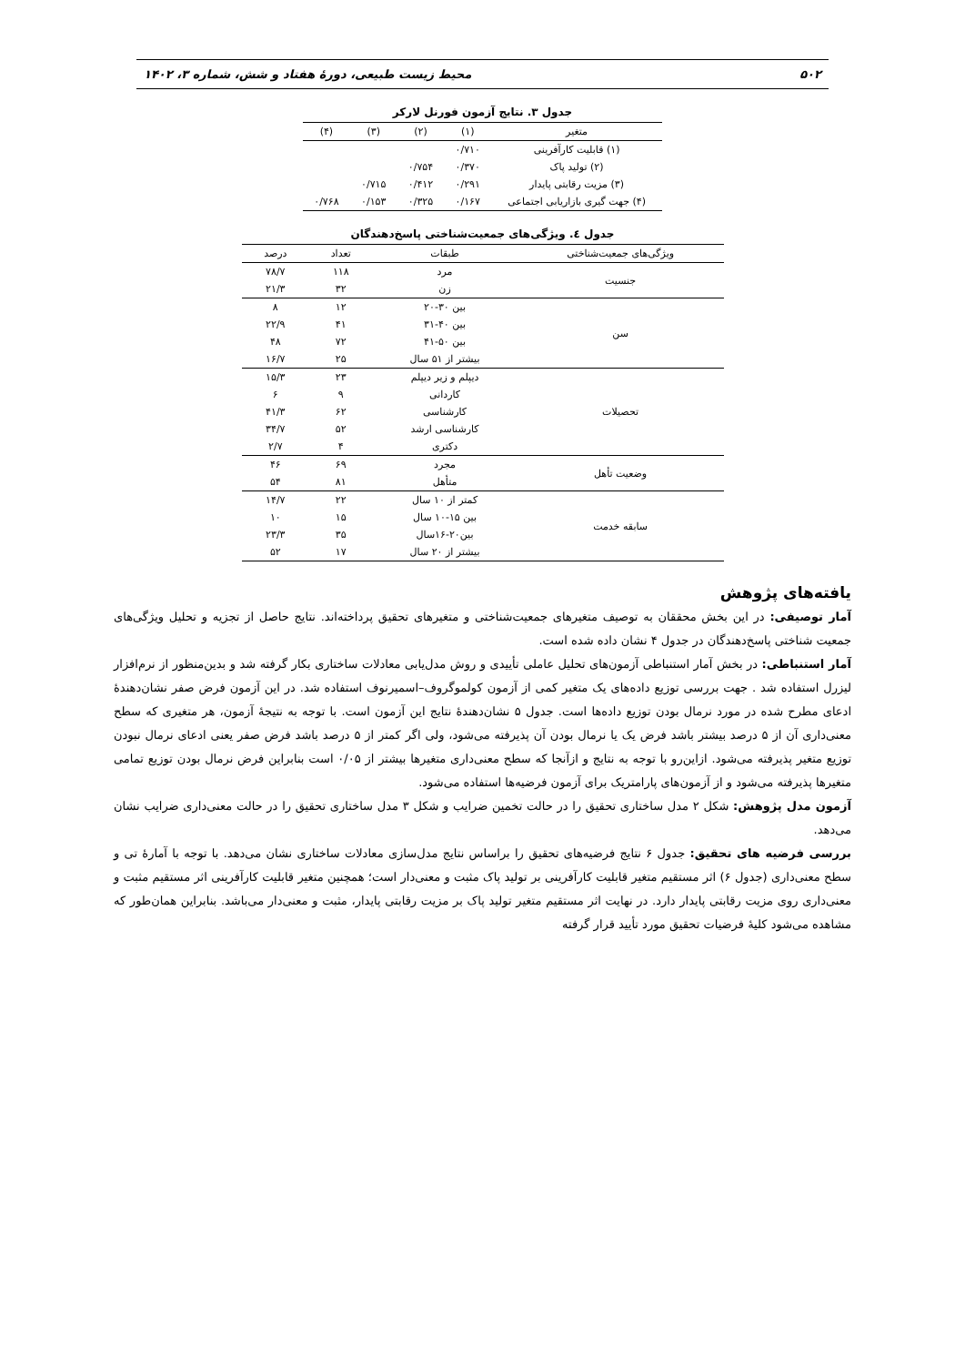۵۰۲ محیط زیست طبیعی، دورۀ هفتاد و شش، شماره ۳، ۱۴۰۲
جدول ۳. نتایج آزمون فورنل لارکر
| متغیر | (۱) | (۲) | (۳) | (۴) |
| --- | --- | --- | --- | --- |
| (۱) قابلیت کارآفرینی | ۰/۷۱۰ | | | |
| (۲) تولید پاک | ۰/۳۷۰ | ۰/۷۵۴ | | |
| (۳) مزیت رقابتی پایدار | ۰/۲۹۱ | ۰/۴۱۲ | ۰/۷۱۵ | |
| (۴) جهت گیری بازاریابی اجتماعی | ۰/۱۶۷ | ۰/۳۲۵ | ۰/۱۵۳ | ۰/۷۶۸ |
جدول ٤. ویژگی‌های جمعیت‌شناختی پاسخ‌دهندگان
| ویژگی‌های جمعیت‌شناختی | طبقات | تعداد | درصد |
| --- | --- | --- | --- |
| جنسیت | مرد | ۱۱۸ | ۷۸/۷ |
| | زن | ۳۲ | ۲۱/۳ |
| سن | بین ۳۰-۲۰ | ۱۲ | ۸ |
| | بین ۴۰-۳۱ | ۴۱ | ۲۲/۹ |
| | بین ۵۰-۴۱ | ۷۲ | ۴۸ |
| | بیشتر از ۵۱ سال | ۲۵ | ۱۶/۷ |
| تحصیلات | دیپلم و زیر دیپلم | ۲۳ | ۱۵/۳ |
| | کاردانی | ۹ | ۶ |
| | کارشناسی | ۶۲ | ۴۱/۳ |
| | کارشناسی ارشد | ۵۲ | ۳۴/۷ |
| | دکتری | ۴ | ۲/۷ |
| وضعیت تأهل | مجرد | ۶۹ | ۴۶ |
| | متأهل | ۸۱ | ۵۴ |
| سابقه خدمت | کمتر از ۱۰ سال | ۲۲ | ۱۴/۷ |
| | بین ۱۵-۱۰ سال | ۱۵ | ۱۰ |
| | بین۲۰-۱۶سال | ۳۵ | ۲۳/۳ |
| | بیشتر از ۲۰ سال | ۱۷ | ۵۲ |
یافته‌های پژوهش
آمار توصیفی: در این بخش محققان به توصیف متغیرهای جمعیت‌شناختی و متغیرهای تحقیق پرداخته‌اند. نتایج حاصل از تجزیه و تحلیل ویژگی‌های جمعیت شناختی پاسخ‌دهندگان در جدول ۴ نشان داده شده است.
آمار استنباطی: در بخش آمار استنباطی آزمون‌های تحلیل عاملی تأییدی و روش مدل‌یابی معادلات ساختاری بکار گرفته شد و بدین‌منظور از نرم‌افزار لیزرل استفاده شد . جهت بررسی توزیع داده‌های یک متغیر کمی از آزمون کولموگروف–اسمیرنوف استفاده شد. در این آزمون فرض صفر نشان‌دهندۀ ادعای مطرح شده در مورد نرمال بودن توزیع داده‌ها است. جدول ۵ نشان‌دهندۀ نتایج این آزمون است. با توجه به نتیجۀ آزمون، هر متغیری که سطح معنی‌داری آن از ۵ درصد بیشتر باشد فرض یک یا نرمال بودن آن پذیرفته می‌شود، ولی اگر کمتر از ۵ درصد باشد فرض صفر یعنی ادعای نرمال نبودن توزیع متغیر پذیرفته می‌شود. ازاین‌رو با توجه به نتایج و ازآنجا که سطح معنی‌داری متغیرها بیشتر از ۰/۰۵ است بنابراین فرض نرمال بودن توزیع تمامی متغیرها پذیرفته می‌شود و از آزمون‌های پارامتریک برای آزمون فرضیه‌ها استفاده می‌شود.
آزمون مدل پژوهش: شکل ۲ مدل ساختاری تحقیق را در حالت تخمین ضرایب و شکل ۳ مدل ساختاری تحقیق را در حالت معنی‌داری ضرایب نشان می‌دهد.
بررسی فرضیه های تحقیق: جدول ۶ نتایج فرضیه‌های تحقیق را براساس نتایج مدل‌سازی معادلات ساختاری نشان می‌دهد. با توجه با آمارۀ تی و سطح معنی‌داری (جدول ۶) اثر مستقیم متغیر قابلیت کارآفرینی بر تولید پاک مثبت و معنی‌دار است؛ همچنین متغیر قابلیت کارآفرینی اثر مستقیم مثبت و معنی‌داری روی مزیت رقابتی پایدار دارد. در نهایت اثر مستقیم متغیر تولید پاک بر مزیت رقابتی پایدار، مثبت و معنی‌دار می‌باشد. بنابراین همان‌طور که مشاهده می‌شود کلیۀ فرضیات تحقیق مورد تأیید قرار گرفته